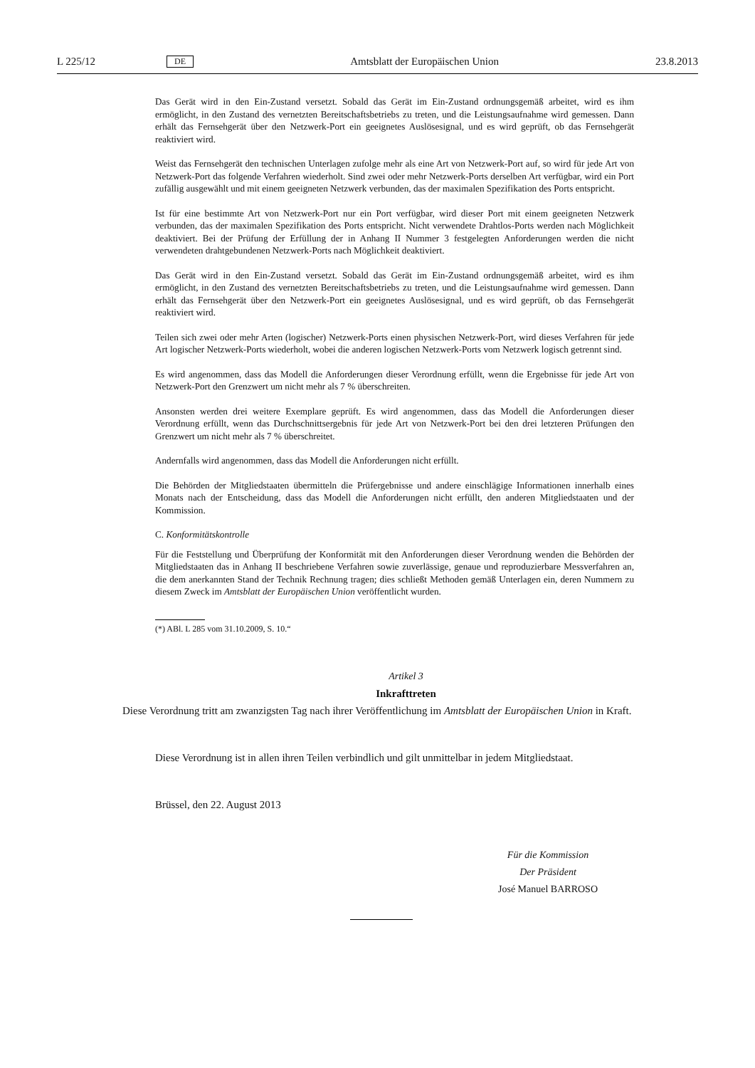L 225/12 DE Amtsblatt der Europäischen Union 23.8.2013
Das Gerät wird in den Ein-Zustand versetzt. Sobald das Gerät im Ein-Zustand ordnungsgemäß arbeitet, wird es ihm ermöglicht, in den Zustand des vernetzten Bereitschaftsbetriebs zu treten, und die Leistungsaufnahme wird gemessen. Dann erhält das Fernsehgerät über den Netzwerk-Port ein geeignetes Auslösesignal, und es wird geprüft, ob das Fernsehgerät reaktiviert wird.
Weist das Fernsehgerät den technischen Unterlagen zufolge mehr als eine Art von Netzwerk-Port auf, so wird für jede Art von Netzwerk-Port das folgende Verfahren wiederholt. Sind zwei oder mehr Netzwerk-Ports derselben Art verfügbar, wird ein Port zufällig ausgewählt und mit einem geeigneten Netzwerk verbunden, das der maximalen Spezifikation des Ports entspricht.
Ist für eine bestimmte Art von Netzwerk-Port nur ein Port verfügbar, wird dieser Port mit einem geeigneten Netzwerk verbunden, das der maximalen Spezifikation des Ports entspricht. Nicht verwendete Drahtlos-Ports werden nach Möglichkeit deaktiviert. Bei der Prüfung der Erfüllung der in Anhang II Nummer 3 festgelegten Anforderungen werden die nicht verwendeten drahtgebundenen Netzwerk-Ports nach Möglichkeit deaktiviert.
Das Gerät wird in den Ein-Zustand versetzt. Sobald das Gerät im Ein-Zustand ordnungsgemäß arbeitet, wird es ihm ermöglicht, in den Zustand des vernetzten Bereitschaftsbetriebs zu treten, und die Leistungsaufnahme wird gemessen. Dann erhält das Fernsehgerät über den Netzwerk-Port ein geeignetes Auslösesignal, und es wird geprüft, ob das Fernsehgerät reaktiviert wird.
Teilen sich zwei oder mehr Arten (logischer) Netzwerk-Ports einen physischen Netzwerk-Port, wird dieses Verfahren für jede Art logischer Netzwerk-Ports wiederholt, wobei die anderen logischen Netzwerk-Ports vom Netzwerk logisch getrennt sind.
Es wird angenommen, dass das Modell die Anforderungen dieser Verordnung erfüllt, wenn die Ergebnisse für jede Art von Netzwerk-Port den Grenzwert um nicht mehr als 7 % überschreiten.
Ansonsten werden drei weitere Exemplare geprüft. Es wird angenommen, dass das Modell die Anforderungen dieser Verordnung erfüllt, wenn das Durchschnittsergebnis für jede Art von Netzwerk-Port bei den drei letzteren Prüfungen den Grenzwert um nicht mehr als 7 % überschreitet.
Andernfalls wird angenommen, dass das Modell die Anforderungen nicht erfüllt.
Die Behörden der Mitgliedstaaten übermitteln die Prüfergebnisse und andere einschlägige Informationen innerhalb eines Monats nach der Entscheidung, dass das Modell die Anforderungen nicht erfüllt, den anderen Mitgliedstaaten und der Kommission.
C. Konformitätskontrolle
Für die Feststellung und Überprüfung der Konformität mit den Anforderungen dieser Verordnung wenden die Behörden der Mitgliedstaaten das in Anhang II beschriebene Verfahren sowie zuverlässige, genaue und reproduzierbare Messverfahren an, die dem anerkannten Stand der Technik Rechnung tragen; dies schließt Methoden gemäß Unterlagen ein, deren Nummern zu diesem Zweck im Amtsblatt der Europäischen Union veröffentlicht wurden.
(*) ABl. L 285 vom 31.10.2009, S. 10.“
Artikel 3
Inkrafttreten
Diese Verordnung tritt am zwanzigsten Tag nach ihrer Veröffentlichung im Amtsblatt der Europäischen Union in Kraft.
Diese Verordnung ist in allen ihren Teilen verbindlich und gilt unmittelbar in jedem Mitgliedstaat.
Brüssel, den 22. August 2013
Für die Kommission
Der Präsident
José Manuel BARROSO